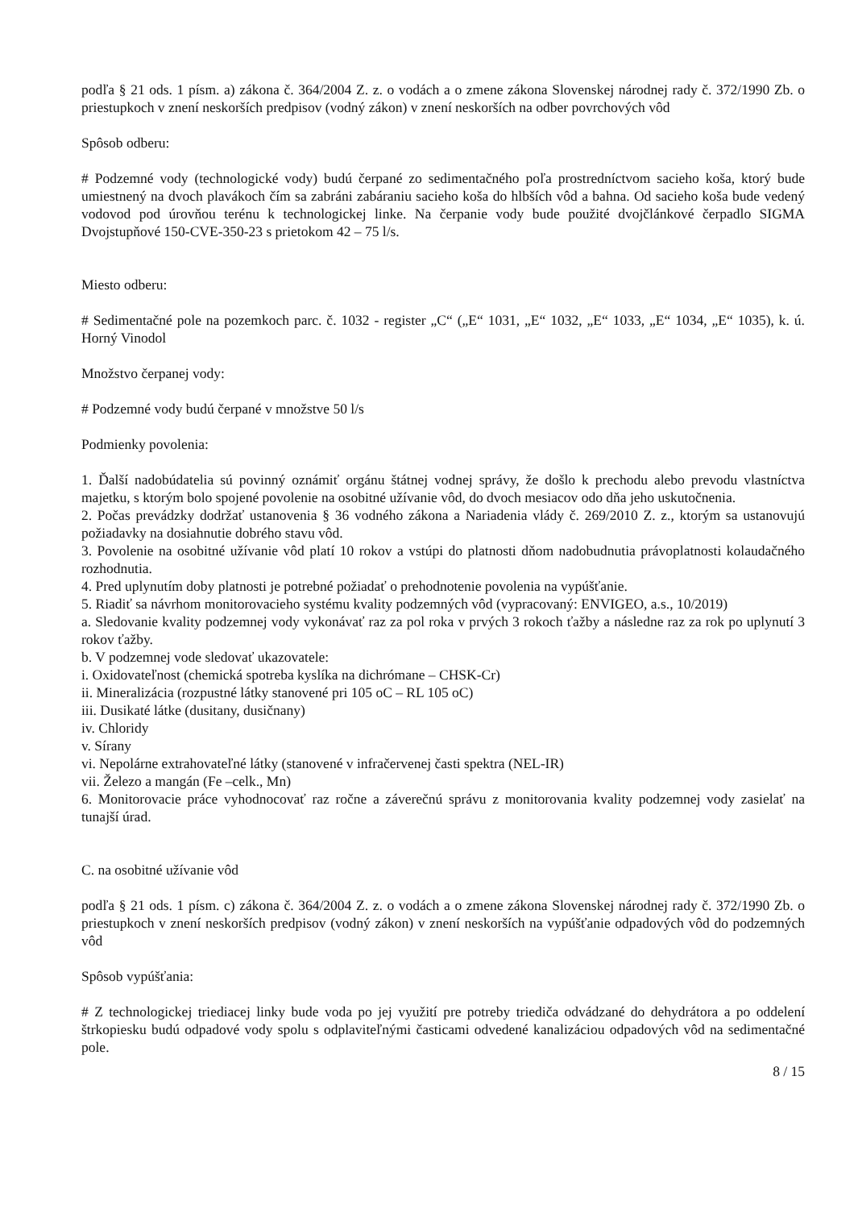podľa § 21 ods. 1 písm. a) zákona č. 364/2004 Z. z. o vodách a o zmene zákona Slovenskej národnej rady č. 372/1990 Zb. o priestupkoch v znení neskorších predpisov (vodný zákon) v znení neskorších na odber povrchových vôd
Spôsob odberu:
# Podzemné vody (technologické vody) budú čerpané zo sedimentačného poľa prostredníctvom sacieho koša, ktorý bude umiestnený na dvoch plavákoch čím sa zabráni zabáraniu sacieho koša do hlbších vôd a bahna. Od sacieho koša bude vedený vodovod pod úrovňou terénu k technologickej linke. Na čerpanie vody bude použité dvojčlánkové čerpadlo SIGMA Dvojstupňové 150-CVE-350-23 s prietokom 42 – 75 l/s.
Miesto odberu:
# Sedimentačné pole na pozemkoch parc. č. 1032 - register „C“ („E“ 1031, „E“ 1032, „E“ 1033, „E“ 1034, „E“ 1035), k. ú. Horný Vinodol
Množstvo čerpanej vody:
# Podzemné vody budú čerpané v množstve 50 l/s
Podmienky povolenia:
1. Ďalší nadobúdatelia sú povinný oznámiť orgánu štátnej vodnej správy, že došlo k prechodu alebo prevodu vlastníctva majetku, s ktorým bolo spojené povolenie na osobitné užívanie vôd, do dvoch mesiacov odo dňa jeho uskutočnenia.
2. Počas prevádzky dodržať ustanovenia § 36 vodného zákona a Nariadenia vlády č. 269/2010 Z. z., ktorým sa ustanovujú požiadavky na dosiahnutie dobrého stavu vôd.
3. Povolenie na osobitné užívanie vôd platí 10 rokov a vstúpi do platnosti dňom nadobudnutia právoplatnosti kolaudačného rozhodnutia.
4. Pred uplynutím doby platnosti je potrebné požiadať o prehodnotenie povolenia na vypúšťanie.
5. Riadiť sa návrhom monitorovacieho systému kvality podzemných vôd (vypracovaný: ENVIGEO, a.s., 10/2019)
a. Sledovanie kvality podzemnej vody vykonávať raz za pol roka v prvých 3 rokoch ťažby a následne raz za rok po uplynutí 3 rokov ťažby.
b. V podzemnej vode sledovať ukazovatele:
i. Oxidovateľnost (chemická spotreba kyslíka na dichrómane – CHSK-Cr)
ii. Mineralizácia (rozpustné látky stanovené pri 105 oC – RL 105 oC)
iii. Dusikaté látke (dusitany, dusičnany)
iv. Chloridy
v. Sírany
vi. Nepolárne extrahovateľné látky (stanovené v infračervenej časti spektra (NEL-IR)
vii. Železo a mangán (Fe –celk., Mn)
6. Monitorovacie práce vyhodnocovať raz ročne a záverečnú správu z monitorovania kvality podzemnej vody zasielať na tunajší úrad.
C. na osobitné užívanie vôd
podľa § 21 ods. 1 písm. c) zákona č. 364/2004 Z. z. o vodách a o zmene zákona Slovenskej národnej rady č. 372/1990 Zb. o priestupkoch v znení neskorších predpisov (vodný zákon) v znení neskorších na vypúšťanie odpadových vôd do podzemných vôd
Spôsob vypúšťania:
# Z technologickej triediacej linky bude voda po jej využití pre potreby triediča odvádzané do dehydrátora a po oddelení štrkopiesku budú odpadové vody spolu s odplaviteľnými časticami odvedené kanalizáciou odpadových vôd na sedimentačné pole.
8 / 15